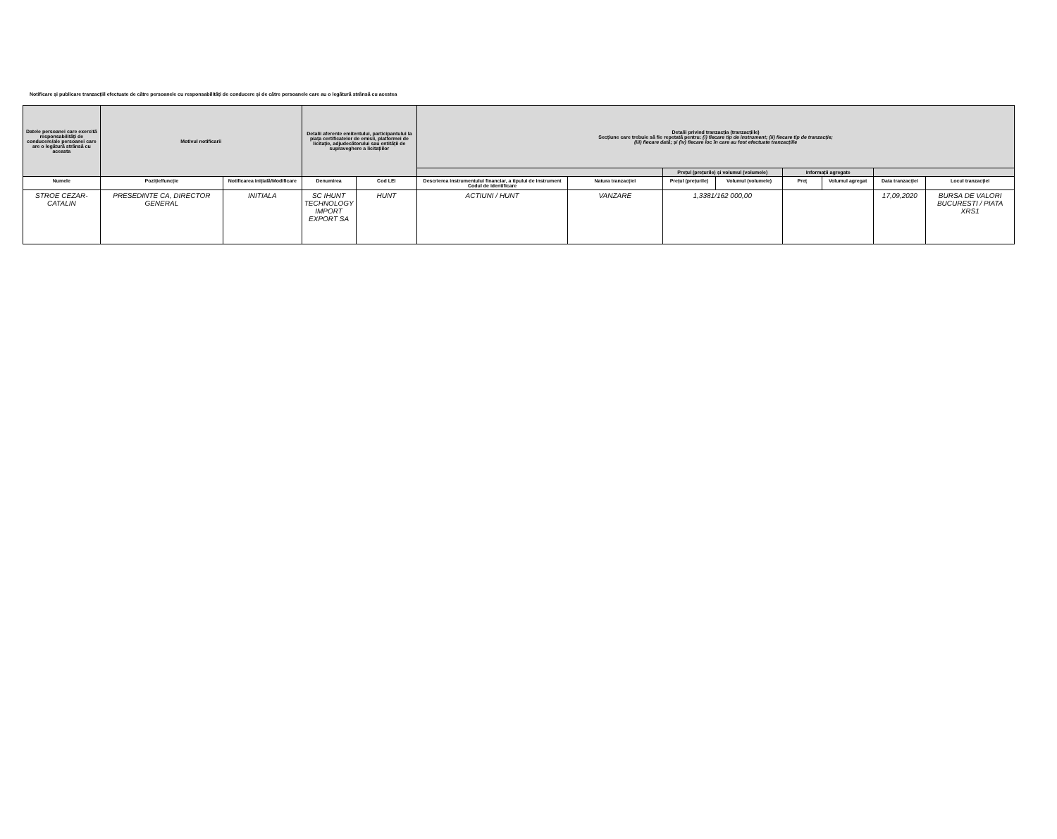Notificare și publicare tranzacțiil efectuate de către persoanele cu responsabilități de conducere și de către persoanele care au o legătură strânsă cu acestea
| Datele persoanei care exercită responsabilități de conducere/ale persoanei care are o legătură strânsă cu aceasta | Motivul notificarii | | Detalii aferente emitentului, participantului la piața certificatelor de emisii, platformei de licitație, adjudecătorului sau entității de supraveghere a licitațiilor | | Detalii privind tranzacția (tranzacțiile) Secțiune care trebuie să fie repetată pentru: (i) fiecare tip de instrument; (ii) fiecare tip de tranzacție; (iii) fiecare dată; și (iv) fiecare loc în care au fost efectuate tranzacțiile | | | | | | | |
| --- | --- | --- | --- | --- | --- | --- | --- | --- | --- | --- | --- | --- |
| | | | | | | | Prețul (prețurile) și volumul (volumele) | | Informații agregate | | | |
| Numele | Poziție/funcție | Notificarea inițială/Modificare | Denumirea | Cod LEI | Descrierea instrumentului financiar, a tipului de instrument Codul de identificare | Natura tranzacției | Prețul (prețurile) | Volumul (volumele) | Preț | Volumul agregat | Data tranzacției | Locul tranzacției |
| STROE CEZAR-CATALIN | PRESEDINTE CA, DIRECTOR GENERAL | INITIALA | SC IHUNT TECHNOLOGY IMPORT EXPORT SA | HUNT | ACTIUNI / HUNT | VANZARE | 1,3381/162 000,00 | | | | 17,09,2020 | BURSA DE VALORI BUCURESTI / PIATA XRS1 |